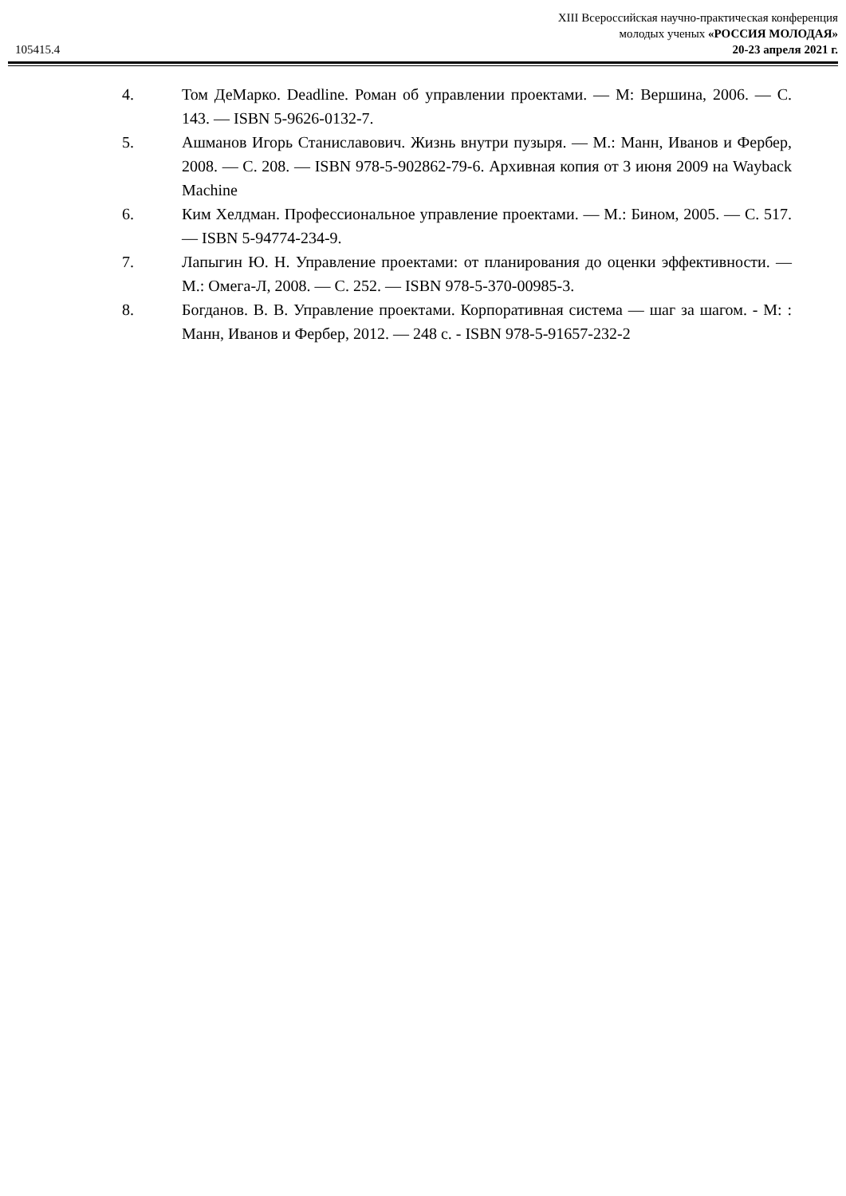105415.4
XIII Всероссийская научно-практическая конференция
молодых ученых «РОССИЯ МОЛОДАЯ»
20-23 апреля 2021 г.
4. Том ДеМарко. Deadline. Роман об управлении проектами. — М: Вершина, 2006. — С. 143. — ISBN 5-9626-0132-7.
5. Ашманов Игорь Станиславович. Жизнь внутри пузыря. — М.: Манн, Иванов и Фербер, 2008. — С. 208. — ISBN 978-5-902862-79-6. Архивная копия от 3 июня 2009 на Wayback Machine
6. Ким Хелдман. Профессиональное управление проектами. — М.: Бином, 2005. — С. 517. — ISBN 5-94774-234-9.
7. Лапыгин Ю. Н. Управление проектами: от планирования до оценки эффективности. — М.: Омега-Л, 2008. — С. 252. — ISBN 978-5-370-00985-3.
8. Богданов. В. В. Управление проектами. Корпоративная система — шаг за шагом. - М: : Манн, Иванов и Фербер, 2012. — 248 с. - ISBN 978-5-91657-232-2